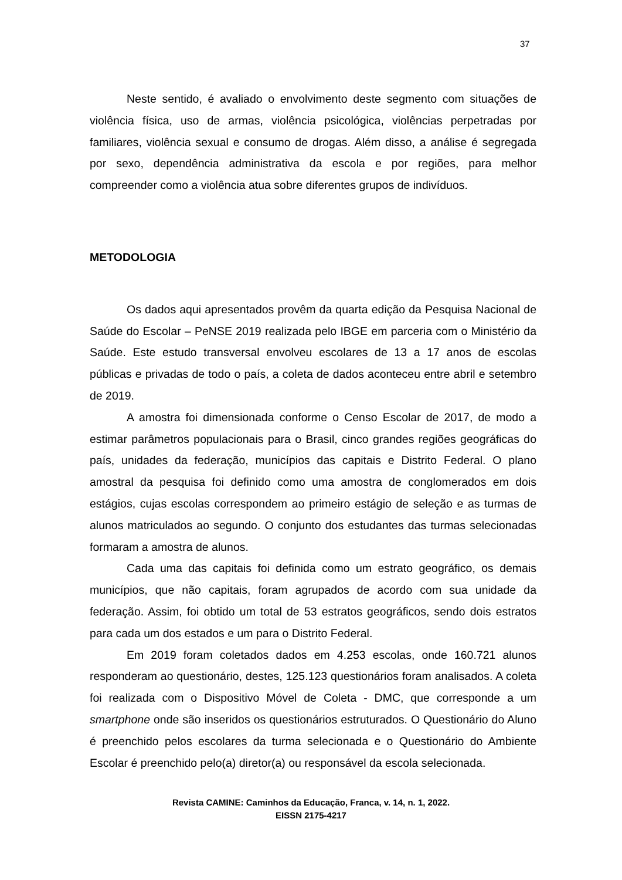37
Neste sentido, é avaliado o envolvimento deste segmento com situações de violência física, uso de armas, violência psicológica, violências perpetradas por familiares, violência sexual e consumo de drogas. Além disso, a análise é segregada por sexo, dependência administrativa da escola e por regiões, para melhor compreender como a violência atua sobre diferentes grupos de indivíduos.
METODOLOGIA
Os dados aqui apresentados provêm da quarta edição da Pesquisa Nacional de Saúde do Escolar – PeNSE 2019 realizada pelo IBGE em parceria com o Ministério da Saúde. Este estudo transversal envolveu escolares de 13 a 17 anos de escolas públicas e privadas de todo o país, a coleta de dados aconteceu entre abril e setembro de 2019.
A amostra foi dimensionada conforme o Censo Escolar de 2017, de modo a estimar parâmetros populacionais para o Brasil, cinco grandes regiões geográficas do país, unidades da federação, municípios das capitais e Distrito Federal. O plano amostral da pesquisa foi definido como uma amostra de conglomerados em dois estágios, cujas escolas correspondem ao primeiro estágio de seleção e as turmas de alunos matriculados ao segundo. O conjunto dos estudantes das turmas selecionadas formaram a amostra de alunos.
Cada uma das capitais foi definida como um estrato geográfico, os demais municípios, que não capitais, foram agrupados de acordo com sua unidade da federação. Assim, foi obtido um total de 53 estratos geográficos, sendo dois estratos para cada um dos estados e um para o Distrito Federal.
Em 2019 foram coletados dados em 4.253 escolas, onde 160.721 alunos responderam ao questionário, destes, 125.123 questionários foram analisados. A coleta foi realizada com o Dispositivo Móvel de Coleta - DMC, que corresponde a um smartphone onde são inseridos os questionários estruturados. O Questionário do Aluno é preenchido pelos escolares da turma selecionada e o Questionário do Ambiente Escolar é preenchido pelo(a) diretor(a) ou responsável da escola selecionada.
Revista CAMINE: Caminhos da Educação, Franca, v. 14, n. 1, 2022.
EISSN 2175-4217